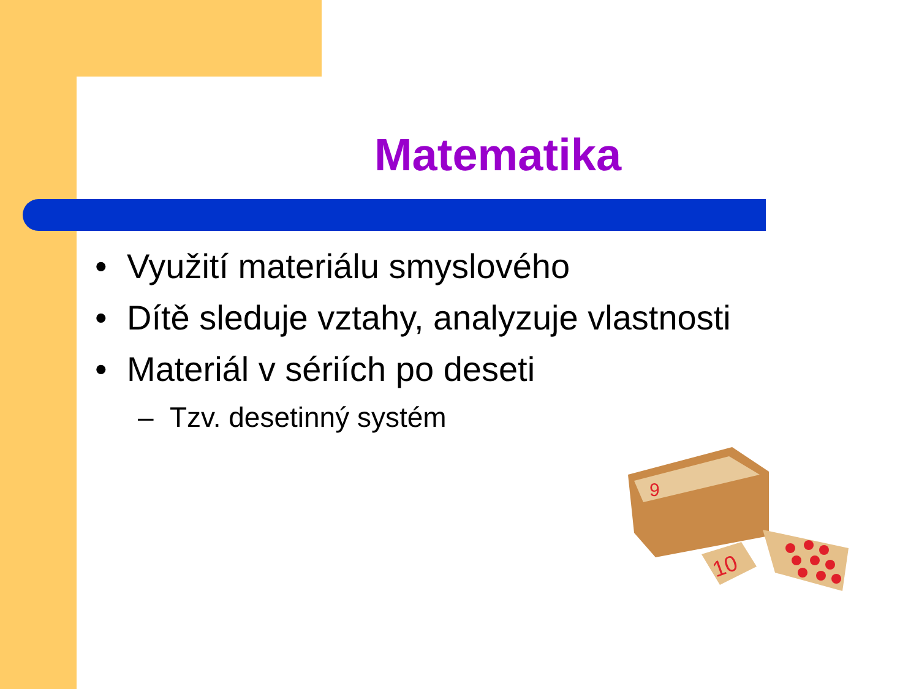Matematika
• Využití materiálu smyslového
• Dítě sleduje vztahy, analyzuje vlastnosti
• Materiál v sériích po deseti
– Tzv. desetinný systém
9
10